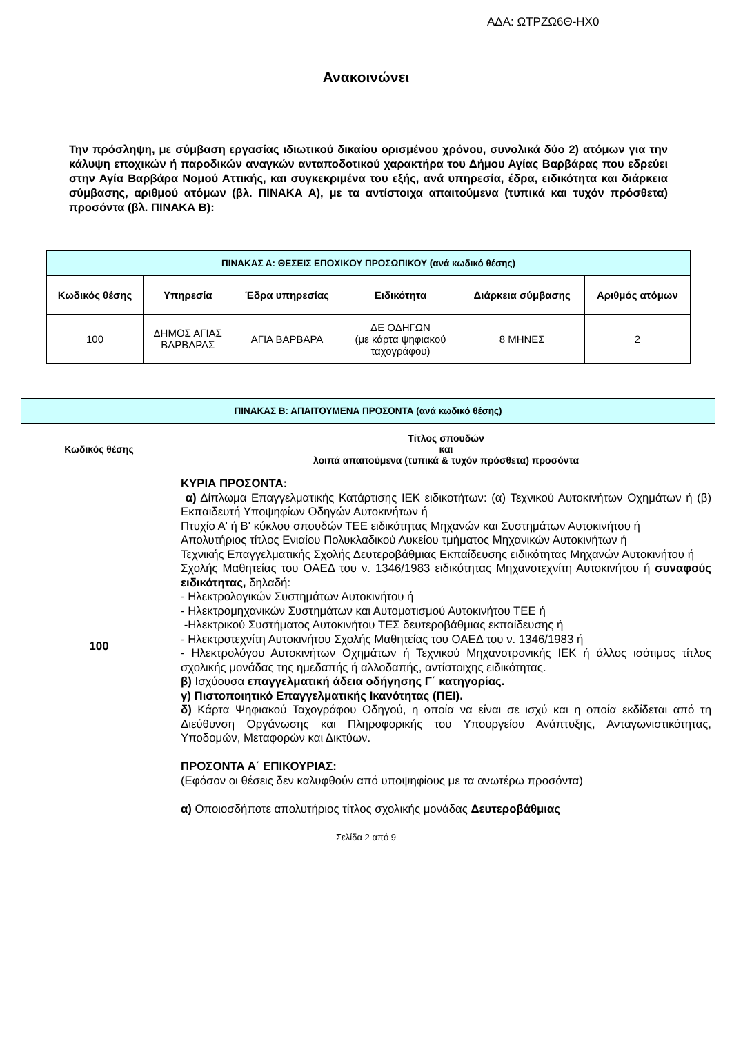ΑΔΑ: ΩΤΡΖΩ6Θ-ΗΧ0
Ανακοινώνει
Την πρόσληψη, με σύμβαση εργασίας ιδιωτικού δικαίου ορισμένου χρόνου, συνολικά δύο 2) ατόμων για την κάλυψη εποχικών ή παροδικών αναγκών ανταποδοτικού χαρακτήρα του Δήμου Αγίας Βαρβάρας που εδρεύει στην Αγία Βαρβάρα Νομού Αττικής, και συγκεκριμένα του εξής, ανά υπηρεσία, έδρα, ειδικότητα και διάρκεια σύμβασης, αριθμού ατόμων (βλ. ΠΙΝΑΚΑ Α), με τα αντίστοιχα απαιτούμενα (τυπικά και τυχόν πρόσθετα) προσόντα (βλ. ΠΙΝΑΚΑ Β):
| ΠΙΝΑΚΑΣ Α: ΘΕΣΕΙΣ ΕΠΟΧΙΚΟΥ ΠΡΟΣΩΠΙΚΟΥ (ανά κωδικό θέσης) | | | | | |
| --- | --- | --- | --- | --- | --- |
| Κωδικός θέσης | Υπηρεσία | Έδρα υπηρεσίας | Ειδικότητα | Διάρκεια σύμβασης | Αριθμός ατόμων |
| 100 | ΔΗΜΟΣ ΑΓΙΑΣ ΒΑΡΒΑΡΑΣ | ΑΓΙΑ ΒΑΡΒΑΡΑ | ΔΕ ΟΔΗΓΩΝ (με κάρτα ψηφιακού ταχογράφου) | 8 ΜΗΝΕΣ | 2 |
| ΠΙΝΑΚΑΣ Β: ΑΠΑΙΤΟΥΜΕΝΑ ΠΡΟΣΟΝΤΑ (ανά κωδικό θέσης) | |
| --- | --- |
| Κωδικός θέσης | Τίτλος σπουδών και λοιπά απαιτούμενα (τυπικά & τυχόν πρόσθετα) προσόντα |
| 100 | ΚΥΡΙΑ ΠΡΟΣΟΝΤΑ: α) Δίπλωμα Επαγγελματικής Κατάρτισης ΙΕΚ ειδικοτήτων: (α) Τεχνικού Αυτοκινήτων Οχημάτων ή (β) Εκπαιδευτή Υποψηφίων Οδηγών Αυτοκινήτων ή Πτυχίο Α' ή Β' κύκλου σπουδών ΤΕΕ ειδικότητας Μηχανών και Συστημάτων Αυτοκινήτου ή Απολυτήριος τίτλος Ενιαίου Πολυκλαδικού Λυκείου τμήματος Μηχανικών Αυτοκινήτων ή Τεχνικής Επαγγελματικής Σχολής Δευτεροβάθμιας Εκπαίδευσης ειδικότητας Μηχανών Αυτοκινήτου ή Σχολής Μαθητείας του ΟΑΕΔ του ν. 1346/1983 ειδικότητας Μηχανοτεχνίτη Αυτοκινήτου ή συναφούς ειδικότητας, δηλαδή: - Ηλεκτρολογικών Συστημάτων Αυτοκινήτου ή - Ηλεκτρομηχανικών Συστημάτων και Αυτοματισμού Αυτοκινήτου ΤΕΕ ή -Ηλεκτρικού Συστήματος Αυτοκινήτου ΤΕΣ δευτεροβάθμιας εκπαίδευσης ή - Ηλεκτροτεχνίτη Αυτοκινήτου Σχολής Μαθητείας του ΟΑΕΔ του ν. 1346/1983 ή - Ηλεκτρολόγου Αυτοκινήτων Οχημάτων ή Τεχνικού Μηχανοτρονικής ΙΕΚ ή άλλος ισότιμος τίτλος σχολικής μονάδας της ημεδαπής ή αλλοδαπής, αντίστοιχης ειδικότητας. β) Ισχύουσα επαγγελματική άδεια οδήγησης Γ΄ κατηγορίας. γ) Πιστοποιητικό Επαγγελματικής Ικανότητας (ΠΕΙ). δ) Κάρτα Ψηφιακού Ταχογράφου Οδηγού, η οποία να είναι σε ισχύ και η οποία εκδίδεται από τη Διεύθυνση Οργάνωσης και Πληροφορικής του Υπουργείου Ανάπτυξης, Ανταγωνιστικότητας, Υποδομών, Μεταφορών και Δικτύων. ΠΡΟΣΟΝΤΑ Α΄ ΕΠΙΚΟΥΡΙΑΣ: (Εφόσον οι θέσεις δεν καλυφθούν από υποψηφίους με τα ανωτέρω προσόντα) α) Οποιοσδήποτε απολυτήριος τίτλος σχολικής μονάδας Δευτεροβάθμιας |
Σελίδα 2 από 9